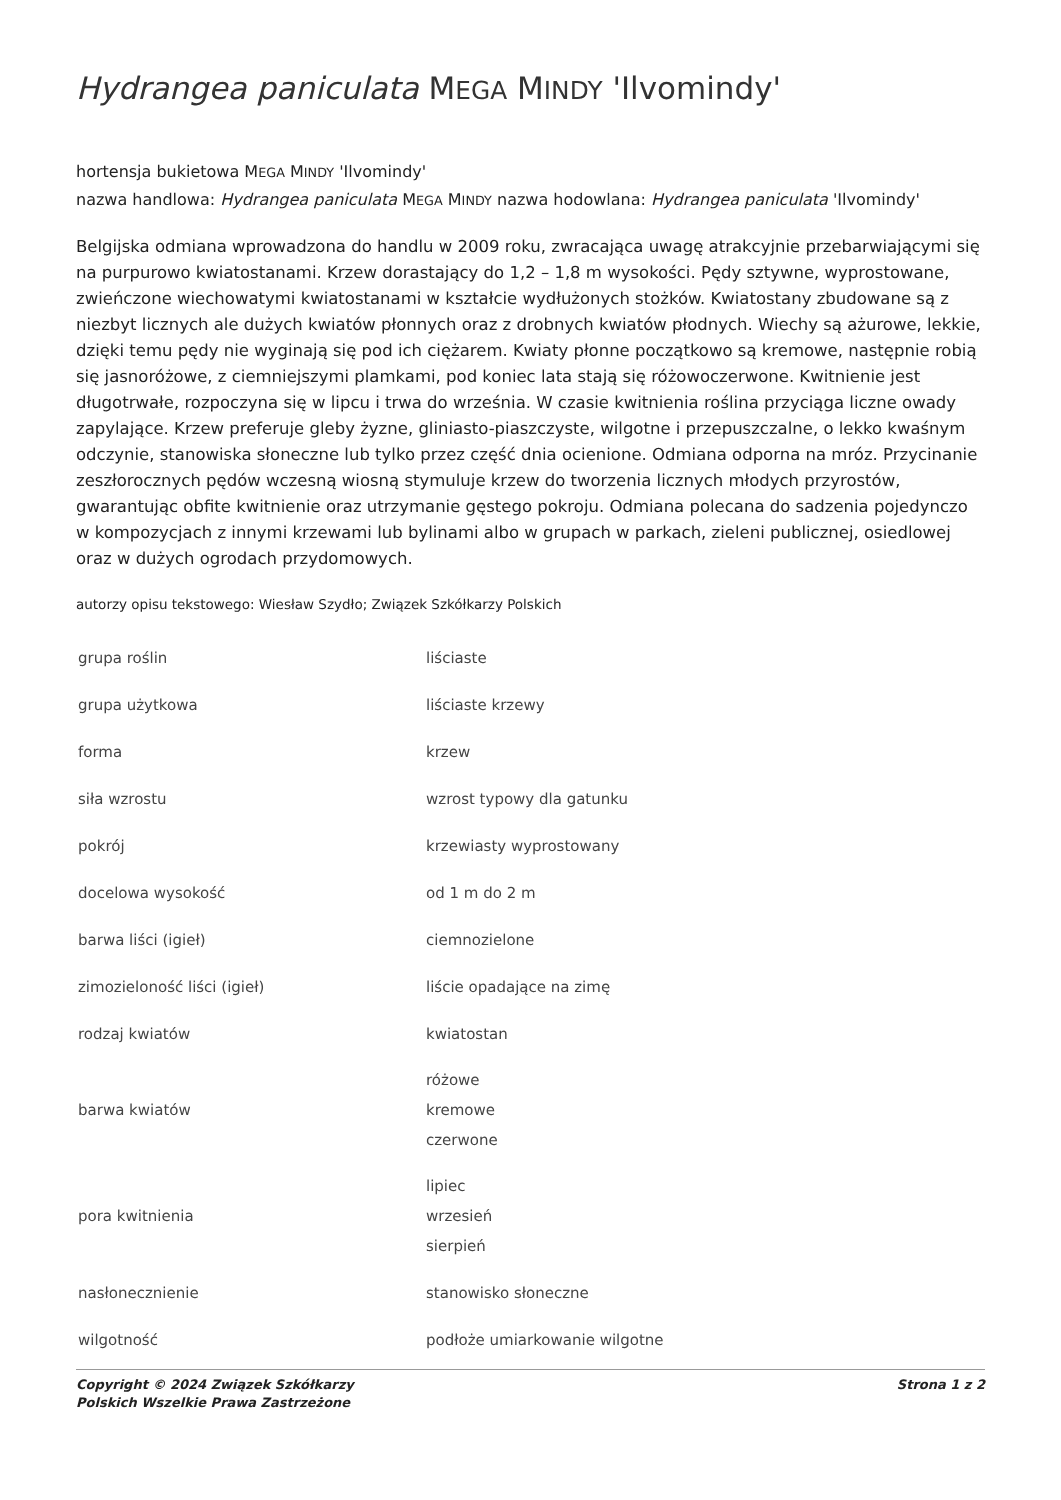Hydrangea paniculata MEGA MINDY 'Ilvomindy'
hortensja bukietowa MEGA MINDY 'Ilvomindy'
nazwa handlowa: Hydrangea paniculata MEGA MINDY nazwa hodowlana: Hydrangea paniculata 'Ilvomindy'
Belgijska odmiana wprowadzona do handlu w 2009 roku, zwracająca uwagę atrakcyjnie przebarwiającymi się na purpurowo kwiatostanami. Krzew dorastający do 1,2 – 1,8 m wysokości. Pędy sztywne, wyprostowane, zwieńczone wiechowatymi kwiatostanami w kształcie wydłużonych stożków. Kwiatostany zbudowane są z niezbyt licznych ale dużych kwiatów płonnych oraz z drobnych kwiatów płodnych. Wiechy są ażurowe, lekkie, dzięki temu pędy nie wyginają się pod ich ciężarem. Kwiaty płonne początkowo są kremowe, następnie robią się jasnoróżowe, z ciemniejszymi plamkami, pod koniec lata stają się różowoczerwone. Kwitnienie jest długotrwałe, rozpoczyna się w lipcu i trwa do września. W czasie kwitnienia roślina przyciąga liczne owady zapylające. Krzew preferuje gleby żyzne, gliniasto-piaszczyste, wilgotne i przepuszczalne, o lekko kwaśnym odczynie, stanowiska słoneczne lub tylko przez część dnia ocienione. Odmiana odporna na mróz. Przycinanie zeszłorocznych pędów wczesną wiosną stymuluje krzew do tworzenia licznych młodych przyrostów, gwarantując obfite kwitnienie oraz utrzymanie gęstego pokroju. Odmiana polecana do sadzenia pojedynczo w kompozycjach z innymi krzewami lub bylinami albo w grupach w parkach, zieleni publicznej, osiedlowej oraz w dużych ogrodach przydomowych.
autorzy opisu tekstowego: Wiesław Szydło; Związek Szkółkarzy Polskich
| grupa roślin | liściaste |
| grupa użytkowa | liściaste krzewy |
| forma | krzew |
| siła wzrostu | wzrost typowy dla gatunku |
| pokrój | krzewiasty wyprostowany |
| docelowa wysokość | od 1 m do 2 m |
| barwa liści (igieł) | ciemnozielone |
| zimozieloność liści (igieł) | liście opadające na zimę |
| rodzaj kwiatów | kwiatostan |
| barwa kwiatów | różowe kremowe czerwone |
| pora kwitnienia | lipiec wrzesień sierpień |
| nasłonecznienie | stanowisko słoneczne |
| wilgotność | podłoże umiarkowanie wilgotne |
Copyright © 2024 Związek Szkółkarzy
Polskich Wszelkie Prawa Zastrzeżone
Strona 1 z 2